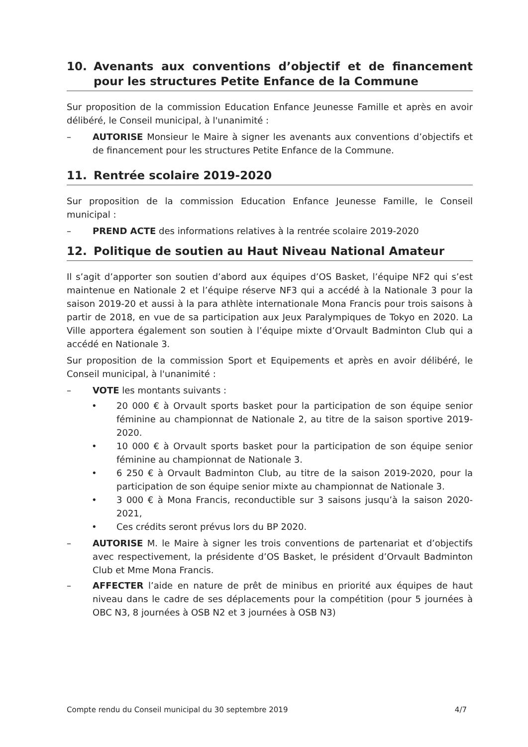10. Avenants aux conventions d’objectif et de financement pour les structures Petite Enfance de la Commune
Sur proposition de la commission Education Enfance Jeunesse Famille et après en avoir délibéré, le Conseil municipal, à l'unanimité :
– AUTORISE Monsieur le Maire à signer les avenants aux conventions d’objectifs et de financement pour les structures Petite Enfance de la Commune.
11. Rentrée scolaire 2019-2020
Sur proposition de la commission Education Enfance Jeunesse Famille, le Conseil municipal :
– PREND ACTE des informations relatives à la rentrée scolaire 2019-2020
12. Politique de soutien au Haut Niveau National Amateur
Il s’agit d’apporter son soutien d’abord aux équipes d’OS Basket, l’équipe NF2 qui s’est maintenue en Nationale 2 et l’équipe réserve NF3 qui a accédé à la Nationale 3 pour la saison 2019-20 et aussi à la para athlète internationale Mona Francis pour trois saisons à partir de 2018, en vue de sa participation aux Jeux Paralympiques de Tokyo en 2020. La Ville apportera également son soutien à l’équipe mixte d’Orvault Badminton Club qui a accédé en Nationale 3.
Sur proposition de la commission Sport et Equipements et après en avoir délibéré, le Conseil municipal, à l'unanimité :
– VOTE les montants suivants :
• 20 000 € à Orvault sports basket pour la participation de son équipe senior féminine au championnat de Nationale 2, au titre de la saison sportive 2019-2020.
• 10 000 € à Orvault sports basket pour la participation de son équipe senior féminine au championnat de Nationale 3.
• 6 250 € à Orvault Badminton Club, au titre de la saison 2019-2020, pour la participation de son équipe senior mixte au championnat de Nationale 3.
• 3 000 € à Mona Francis, reconductible sur 3 saisons jusqu’à la saison 2020-2021,
• Ces crédits seront prévus lors du BP 2020.
– AUTORISE M. le Maire à signer les trois conventions de partenariat et d’objectifs avec respectivement, la présidente d’OS Basket, le président d’Orvault Badminton Club et Mme Mona Francis.
– AFFECTER l’aide en nature de prêt de minibus en priorité aux équipes de haut niveau dans le cadre de ses déplacements pour la compétition (pour 5 journées à OBC N3, 8 journées à OSB N2 et 3 journées à OSB N3)
Compte rendu du Conseil municipal du 30 septembre 2019 4/7